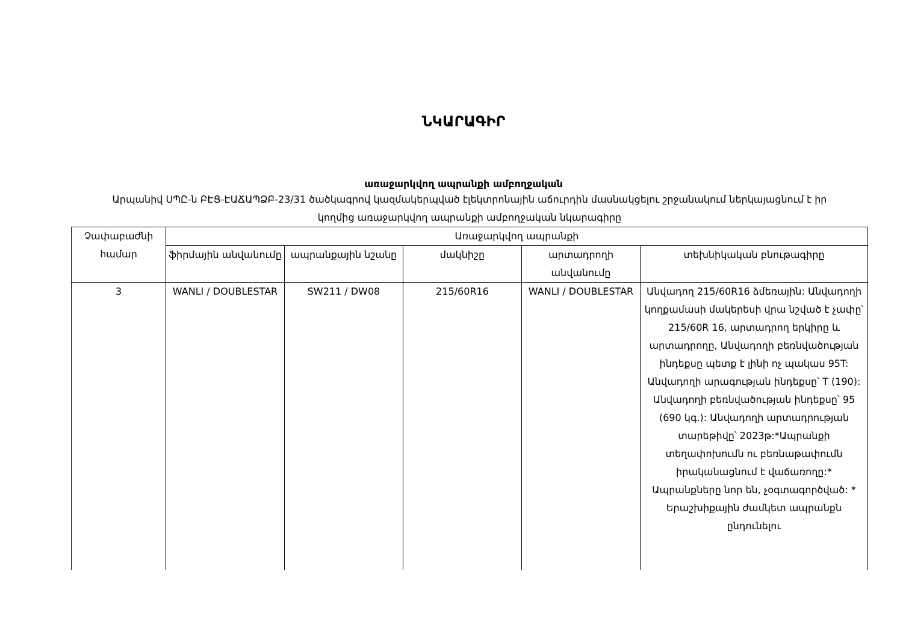ՆԿԱՐԱԳԻՐ
առաջարկվող ապրանքի ամբողջական
Արպանիվ ՍՊԸ-ն ԲԷՑ-ԷԱՃԱՊՁԲ-23/31 ծածկագրով կազմակերպված էլեկտրոնային աճուրդին մասնակցելու շրջանակում ներկայացնում է իր կողմից առաջարկվող ապրանքի ամբողջական նկարագիրը
| Չափաբաժնի համար | Առաջարկվող ապրանքի | | | | |
| --- | --- | --- | --- | --- | --- |
| | ֆիրմային անվանումը | ապրանքային նշանը | մակնիշը | արտադրողի անվանումը | տեխնիկական բնութագիրը |
| 3 | WANLI / DOUBLESTAR | SW211 / DW08 | 215/60R16 | WANLI / DOUBLESTAR | Անվադող 215/60R16 ձմեռային: Անվադողի կողքամասի մակերեսի վրա նշված է չափը՝ 215/60R 16, արտադրող երկիրը և արտադրողը, Անվադողի բեռնվածության ինդեքսը պետք է լինի ոչ պակաս 95T: Անվադողի արագության ինդեքսը՝ T (190): Անվադողի բեռնվածության ինդեքսը՝ 95 (690 կգ.): Անվադողի արտադրության տարեթիվը՝ 2023թ:*Ապրանքի տեղափոխումն ու բեռնաթափումն իրականացնում է վաճառողը:* Ապրանքները նոր են, չօգտագործված: * Երաշխիքային ժամկետ ապրանքն ընդունելու |